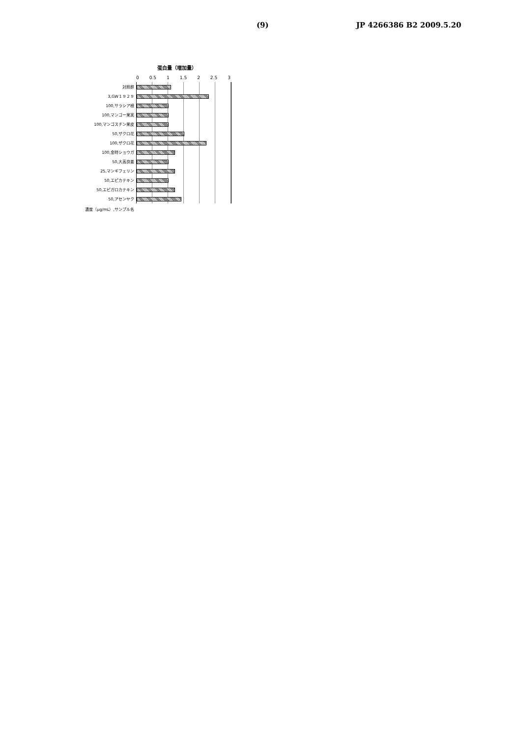(9) JP 4266386 B2 2009.5.20
蛋白量（増加量）
0 0.5 1 1.5 2 2.5 3
対照群
3,GW１９２９
100,サラシア根
100,マンゴー果実
100,マンゴスチン果皮
50,ザクロ花
100,ザクロ花
100,金時ショウガ
50,大高良姜
25,マンギフェリン
50,エピカテキン
50,エピガロカテキン
50,アセンヤク
濃度（μg/mL）,サンプル名